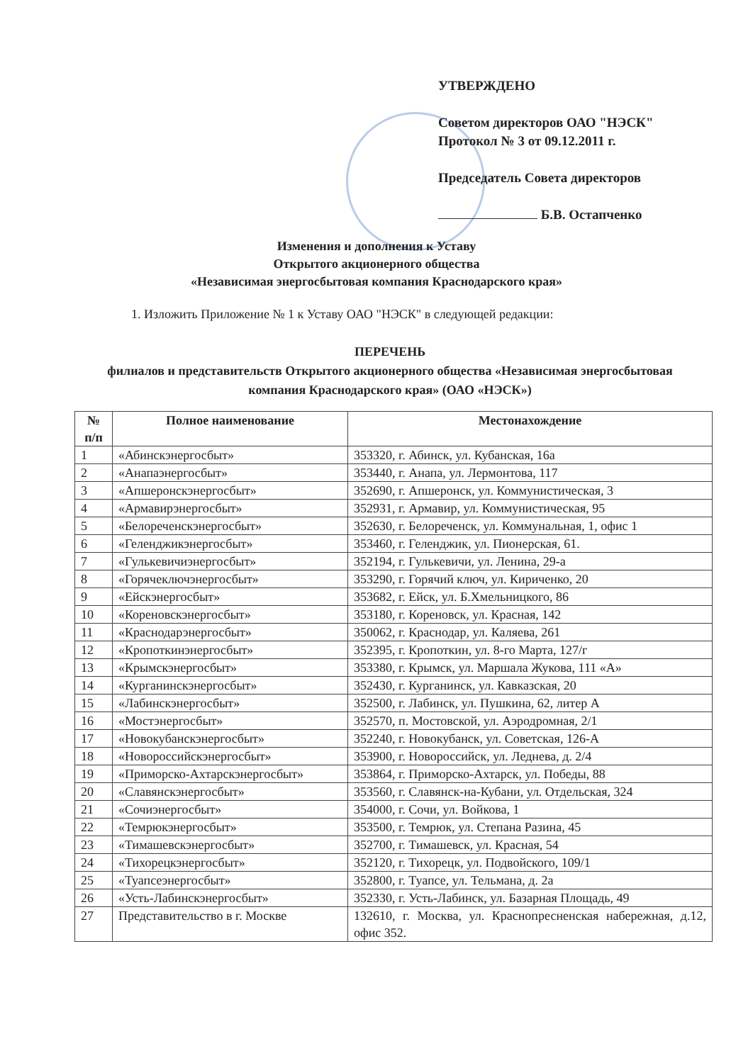УТВЕРЖДЕНО
Советом директоров ОАО "НЭСК"
Протокол № 3 от 09.12.2011 г.
Председатель Совета директоров
Б.В. Остапченко
Изменения и дополнения к Уставу
Открытого акционерного общества
«Независимая энергосбытовая компания Краснодарского края»
1. Изложить Приложение № 1 к Уставу ОАО "НЭСК" в следующей редакции:
ПЕРЕЧЕНЬ
филиалов и представительств Открытого акционерного общества «Независимая энергосбытовая компания Краснодарского края» (ОАО «НЭСК»)
| № п/п | Полное наименование | Местонахождение |
| --- | --- | --- |
| 1 | «Абинскэнергосбыт» | 353320, г. Абинск, ул. Кубанская, 16а |
| 2 | «Анапаэнергосбыт» | 353440, г. Анапа, ул. Лермонтова, 117 |
| 3 | «Апшеронскэнергосбыт» | 352690, г. Апшеронск, ул. Коммунистическая, 3 |
| 4 | «Армавирэнергосбыт» | 352931, г. Армавир, ул. Коммунистическая, 95 |
| 5 | «Белореченскэнергосбыт» | 352630, г. Белореченск, ул. Коммунальная, 1, офис 1 |
| 6 | «Геленджикэнергосбыт» | 353460, г. Геленджик, ул. Пионерская, 61. |
| 7 | «Гулькевичиэнергосбыт» | 352194, г. Гулькевичи, ул. Ленина, 29-а |
| 8 | «Горячеключэнергосбыт» | 353290, г. Горячий ключ, ул. Кириченко, 20 |
| 9 | «Ейскэнергосбыт» | 353682, г. Ейск, ул. Б.Хмельницкого, 86 |
| 10 | «Кореновскэнергосбыт» | 353180, г. Кореновск, ул. Красная, 142 |
| 11 | «Краснодарэнергосбыт» | 350062, г. Краснодар, ул. Каляева, 261 |
| 12 | «Кропоткинэнергосбыт» | 352395, г. Кропоткин, ул. 8-го Марта, 127/г |
| 13 | «Крымскэнергосбыт» | 353380, г. Крымск, ул. Маршала Жукова, 111 «А» |
| 14 | «Курганинскэнергосбыт» | 352430, г. Курганинск, ул. Кавказская, 20 |
| 15 | «Лабинскэнергосбыт» | 352500, г. Лабинск, ул. Пушкина, 62, литер А |
| 16 | «Мостэнергосбыт» | 352570, п. Мостовской, ул. Аэродромная, 2/1 |
| 17 | «Новокубанскэнергосбыт» | 352240, г. Новокубанск, ул. Советская, 126-А |
| 18 | «Новороссийскэнергосбыт» | 353900, г. Новороссийск, ул. Леднева, д. 2/4 |
| 19 | «Приморско-Ахтарскэнергосбыт» | 353864, г. Приморско-Ахтарск, ул. Победы, 88 |
| 20 | «Славянскэнергосбыт» | 353560, г. Славянск-на-Кубани, ул. Отдельская, 324 |
| 21 | «Сочиэнергосбыт» | 354000, г. Сочи, ул. Войкова, 1 |
| 22 | «Темрюкэнергосбыт» | 353500, г. Темрюк, ул. Степана Разина, 45 |
| 23 | «Тимашевскэнергосбыт» | 352700, г. Тимашевск, ул. Красная, 54 |
| 24 | «Тихорецкэнергосбыт» | 352120, г. Тихорецк, ул. Подвойского, 109/1 |
| 25 | «Туапсеэнергосбыт» | 352800, г. Туапсе, ул. Тельмана, д. 2а |
| 26 | «Усть-Лабинскэнергосбыт» | 352330, г. Усть-Лабинск, ул. Базарная Площадь, 49 |
| 27 | Представительство в г. Москве | 132610, г. Москва, ул. Краснопресненская набережная, д.12, офис 352. |